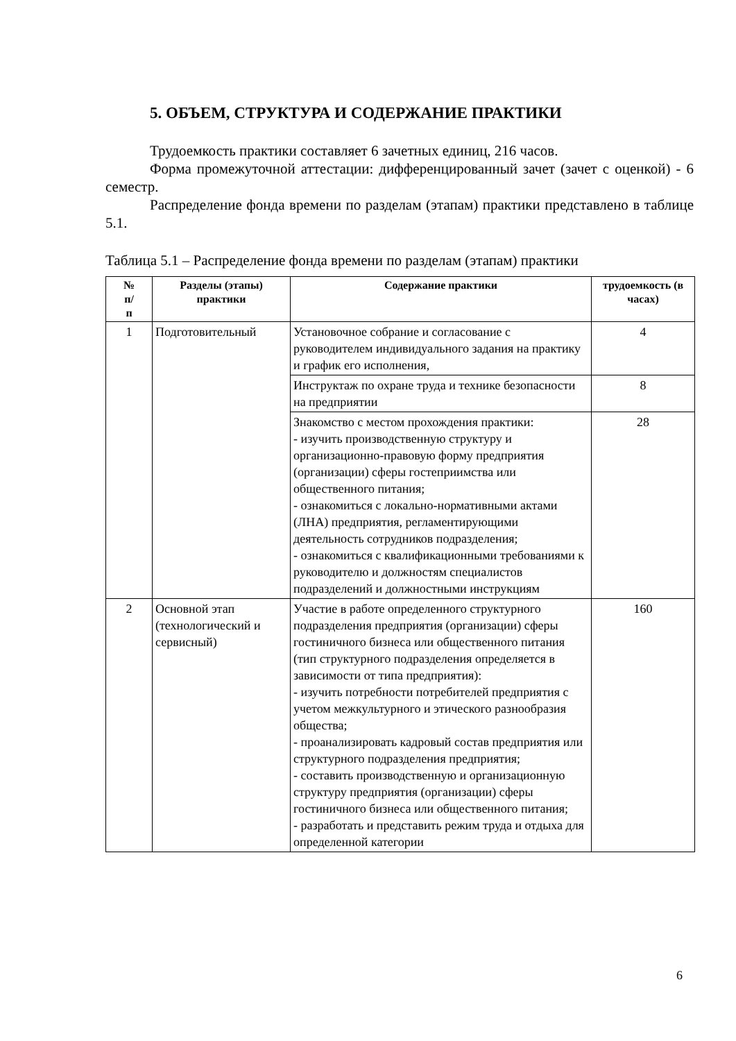5. ОБЪЕМ, СТРУКТУРА И СОДЕРЖАНИЕ ПРАКТИКИ
Трудоемкость практики составляет 6 зачетных единиц, 216 часов.
Форма промежуточной аттестации: дифференцированный зачет (зачет с оценкой) - 6 семестр.
Распределение фонда времени по разделам (этапам) практики представлено в таблице 5.1.
Таблица 5.1 – Распределение фонда времени по разделам (этапам) практики
| № п/ п | Разделы (этапы) практики | Содержание практики | трудоемкость (в часах) |
| --- | --- | --- | --- |
| 1 | Подготовительный | Установочное собрание и согласование с руководителем индивидуального задания на практику и график его исполнения, | 4 |
| | | Инструктаж по охране труда и технике безопасности на предприятии | 8 |
| | | Знакомство с местом прохождения практики: - изучить производственную структуру и организационно-правовую форму предприятия (организации) сферы гостеприимства или общественного питания; - ознакомиться с локально-нормативными актами (ЛНА) предприятия, регламентирующими деятельность сотрудников подразделения; - ознакомиться с квалификационными требованиями к руководителю и должностям специалистов подразделений и должностными инструкциям | 28 |
| 2 | Основной этап (технологический и сервисный) | Участие в работе определенного структурного подразделения предприятия (организации) сферы гостиничного бизнеса или общественного питания (тип структурного подразделения определяется в зависимости от типа предприятия): - изучить потребности потребителей предприятия с учетом межкультурного и этического разнообразия общества; - проанализировать кадровый состав предприятия или структурного подразделения предприятия; - составить производственную и организационную структуру предприятия (организации) сферы гостиничного бизнеса или общественного питания; - разработать и представить режим труда и отдыха для определенной категории | 160 |
6